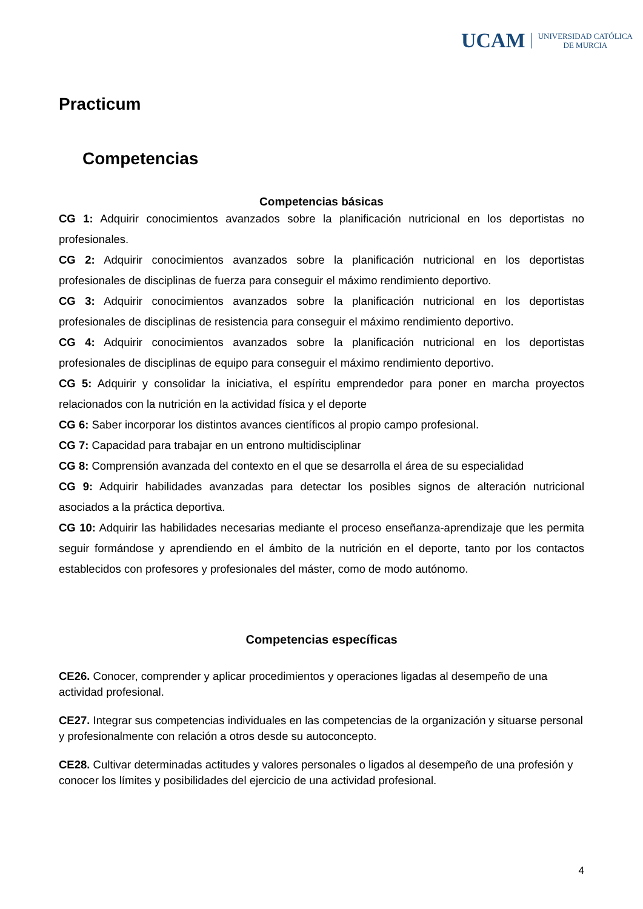UCAM UNIVERSIDAD CATÓLICA
DE MURCIA
Practicum
Competencias
Competencias básicas
CG 1: Adquirir conocimientos avanzados sobre la planificación nutricional en los deportistas no profesionales.
CG 2: Adquirir conocimientos avanzados sobre la planificación nutricional en los deportistas profesionales de disciplinas de fuerza para conseguir el máximo rendimiento deportivo.
CG 3: Adquirir conocimientos avanzados sobre la planificación nutricional en los deportistas profesionales de disciplinas de resistencia para conseguir el máximo rendimiento deportivo.
CG 4: Adquirir conocimientos avanzados sobre la planificación nutricional en los deportistas profesionales de disciplinas de equipo para conseguir el máximo rendimiento deportivo.
CG 5: Adquirir y consolidar la iniciativa, el espíritu emprendedor para poner en marcha proyectos relacionados con la nutrición en la actividad física y el deporte
CG 6: Saber incorporar los distintos avances científicos al propio campo profesional.
CG 7: Capacidad para trabajar en un entrono multidisciplinar
CG 8: Comprensión avanzada del contexto en el que se desarrolla el área de su especialidad
CG 9: Adquirir habilidades avanzadas para detectar los posibles signos de alteración nutricional asociados a la práctica deportiva.
CG 10: Adquirir las habilidades necesarias mediante el proceso enseñanza-aprendizaje que les permita seguir formándose y aprendiendo en el ámbito de la nutrición en el deporte, tanto por los contactos establecidos con profesores y profesionales del máster, como de modo autónomo.
Competencias específicas
CE26. Conocer, comprender y aplicar procedimientos y operaciones ligadas al desempeño de una actividad profesional.
CE27. Integrar sus competencias individuales en las competencias de la organización y situarse personal y profesionalmente con relación a otros desde su autoconcepto.
CE28. Cultivar determinadas actitudes y valores personales o ligados al desempeño de una profesión y conocer los límites y posibilidades del ejercicio de una actividad profesional.
4